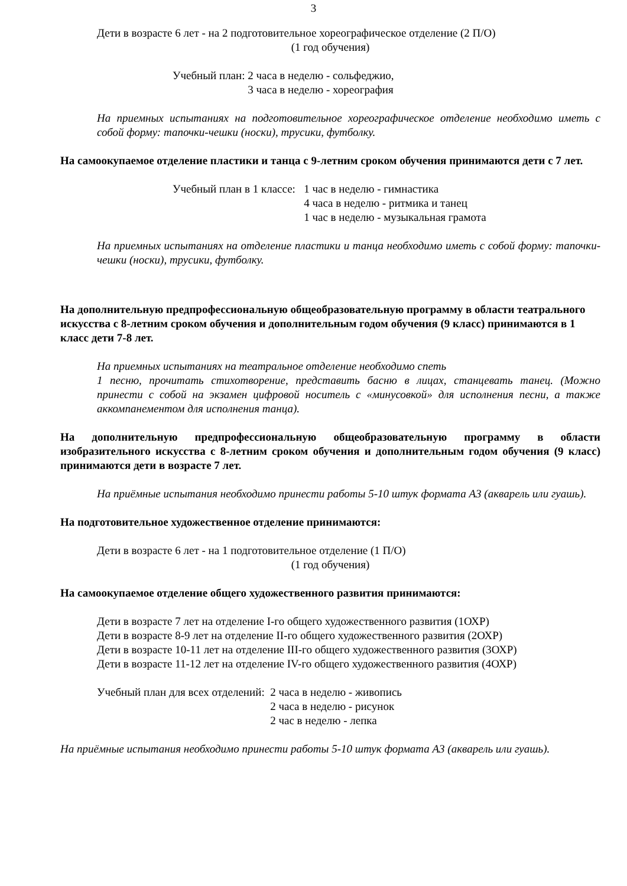3
Дети в возрасте 6 лет - на 2 подготовительное хореографическое отделение (2 П/О)
(1 год обучения)
Учебный план: 2 часа в неделю - сольфеджио,
3 часа в неделю - хореография
На приемных испытаниях на подготовительное хореографическое отделение необходимо иметь с собой форму: тапочки-чешки (носки), трусики, футболку.
На самоокупаемое отделение пластики и танца с 9-летним сроком обучения принимаются дети с 7 лет.
Учебный план в 1 классе: 1 час в неделю - гимнастика
4 часа в неделю - ритмика и танец
1 час в неделю - музыкальная грамота
На приемных испытаниях на отделение пластики и танца необходимо иметь с собой форму: тапочки-чешки (носки), трусики, футболку.
На дополнительную предпрофессиональную общеобразовательную программу в области театрального искусства с 8-летним сроком обучения и дополнительным годом обучения (9 класс) принимаются в 1 класс дети 7-8 лет.
На приемных испытаниях на театральное отделение необходимо спеть
1 песню, прочитать стихотворение, представить басню в лицах, станцевать танец. (Можно принести с собой на экзамен цифровой носитель с «минусовкой» для исполнения песни, а также аккомпанементом для исполнения танца).
На дополнительную предпрофессиональную общеобразовательную программу в области изобразительного искусства с 8-летним сроком обучения и дополнительным годом обучения (9 класс) принимаются дети в возрасте 7 лет.
На приёмные испытания необходимо принести работы 5-10 штук формата А3 (акварель или гуашь).
На подготовительное художественное отделение принимаются:
Дети в возрасте 6 лет - на 1 подготовительное отделение (1 П/О)
(1 год обучения)
На самоокупаемое отделение общего художественного развития принимаются:
Дети в возрасте 7 лет на отделение I-го общего художественного развития (1ОХР)
Дети в возрасте 8-9 лет на отделение II-го общего художественного развития (2ОХР)
Дети в возрасте 10-11 лет на отделение III-го общего художественного развития (3ОХР)
Дети в возрасте 11-12 лет на отделение IV-го общего художественного развития (4ОХР)
Учебный план для всех отделений: 2 часа в неделю - живопись
2 часа в неделю - рисунок
2 час в неделю - лепка
На приёмные испытания необходимо принести работы 5-10 штук формата А3 (акварель или гуашь).